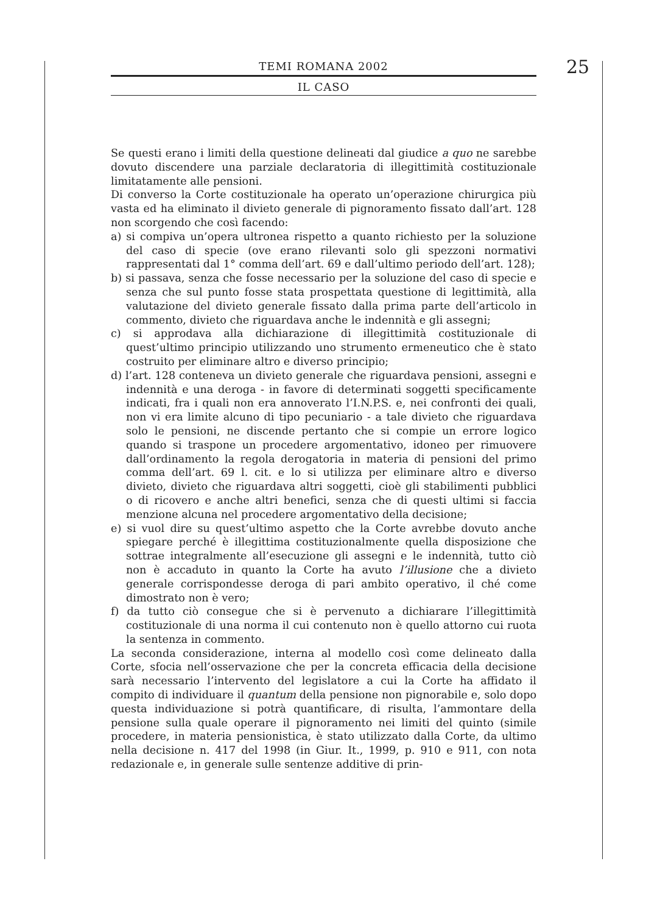TEMI ROMANA 2002
IL CASO
25
Se questi erano i limiti della questione delineati dal giudice a quo ne sarebbe dovuto discendere una parziale declaratoria di illegittimità costituzionale limitatamente alle pensioni.
Di converso la Corte costituzionale ha operato un’operazione chirurgica più vasta ed ha eliminato il divieto generale di pignoramento fissato dall’art. 128 non scorgendo che così facendo:
a) si compiva un’opera ultronea rispetto a quanto richiesto per la soluzione del caso di specie (ove erano rilevanti solo gli spezzoni normativi rappresentati dal 1° comma dell’art. 69 e dall’ultimo periodo dell’art. 128);
b) si passava, senza che fosse necessario per la soluzione del caso di specie e senza che sul punto fosse stata prospettata questione di legittimità, alla valutazione del divieto generale fissato dalla prima parte dell’articolo in commento, divieto che riguardava anche le indennità e gli assegni;
c) si approdava alla dichiarazione di illegittimità costituzionale di quest’ultimo principio utilizzando uno strumento ermeneutico che è stato costruito per eliminare altro e diverso principio;
d) l’art. 128 conteneva un divieto generale che riguardava pensioni, assegni e indennità e una deroga - in favore di determinati soggetti specificamente indicati, fra i quali non era annoverato l’I.N.P.S. e, nei confronti dei quali, non vi era limite alcuno di tipo pecuniario - a tale divieto che riguardava solo le pensioni, ne discende pertanto che si compie un errore logico quando si traspone un procedere argomentativo, idoneo per rimuovere dall’ordinamento la regola derogatoria in materia di pensioni del primo comma dell’art. 69 l. cit. e lo si utilizza per eliminare altro e diverso divieto, divieto che riguardava altri soggetti, cioè gli stabilimenti pubblici o di ricovero e anche altri benefici, senza che di questi ultimi si faccia menzione alcuna nel procedere argomentativo della decisione;
e) si vuol dire su quest’ultimo aspetto che la Corte avrebbe dovuto anche spiegare perché è illegittima costituzionalmente quella disposizione che sottrae integralmente all’esecuzione gli assegni e le indennità, tutto ciò non è accaduto in quanto la Corte ha avuto l’illusione che a divieto generale corrispondesse deroga di pari ambito operativo, il ché come dimostrato non è vero;
f) da tutto ciò consegue che si è pervenuto a dichiarare l’illegittimità costituzionale di una norma il cui contenuto non è quello attorno cui ruota la sentenza in commento.
La seconda considerazione, interna al modello così come delineato dalla Corte, sfocia nell’osservazione che per la concreta efficacia della decisione sarà necessario l’intervento del legislatore a cui la Corte ha affidato il compito di individuare il quantum della pensione non pignorabile e, solo dopo questa individuazione si potrà quantificare, di risulta, l’ammontare della pensione sulla quale operare il pignoramento nei limiti del quinto (simile procedere, in materia pensionistica, è stato utilizzato dalla Corte, da ultimo nella decisione n. 417 del 1998 (in Giur. It., 1999, p. 910 e 911, con nota redazionale e, in generale sulle sentenze additive di prin-